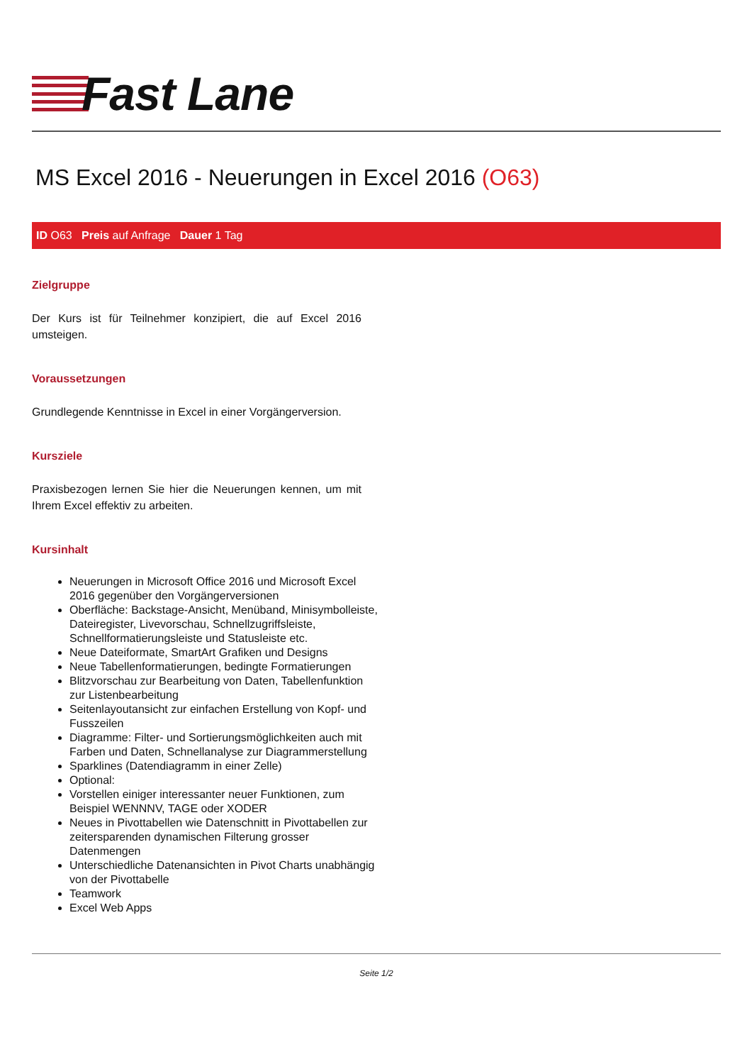Fast Lane
MS Excel 2016 - Neuerungen in Excel 2016 (O63)
ID O63 Preis auf Anfrage Dauer 1 Tag
Zielgruppe
Der Kurs ist für Teilnehmer konzipiert, die auf Excel 2016 umsteigen.
Voraussetzungen
Grundlegende Kenntnisse in Excel in einer Vorgängerversion.
Kursziele
Praxisbezogen lernen Sie hier die Neuerungen kennen, um mit Ihrem Excel effektiv zu arbeiten.
Kursinhalt
Neuerungen in Microsoft Office 2016 und Microsoft Excel 2016 gegenüber den Vorgängerversionen
Oberfläche: Backstage-Ansicht, Menüband, Minisymbolleiste, Dateiregister, Livevorschau, Schnellzugriffsleiste, Schnellformatierungsleiste und Statusleiste etc.
Neue Dateiformate, SmartArt Grafiken und Designs
Neue Tabellenformatierungen, bedingte Formatierungen
Blitzvorschau zur Bearbeitung von Daten, Tabellenfunktion zur Listenbearbeitung
Seitenlayoutansicht zur einfachen Erstellung von Kopf- und Fusszeilen
Diagramme: Filter- und Sortierungsmöglichkeiten auch mit Farben und Daten, Schnellanalyse zur Diagrammerstellung
Sparklines (Datendiagramm in einer Zelle)
Optional:
Vorstellen einiger interessanter neuer Funktionen, zum Beispiel WENNNV, TAGE oder XODER
Neues in Pivottabellen wie Datenschnitt in Pivottabellen zur zeitersparenden dynamischen Filterung grosser Datenmengen
Unterschiedliche Datenansichten in Pivot Charts unabhängig von der Pivottabelle
Teamwork
Excel Web Apps
Seite 1/2